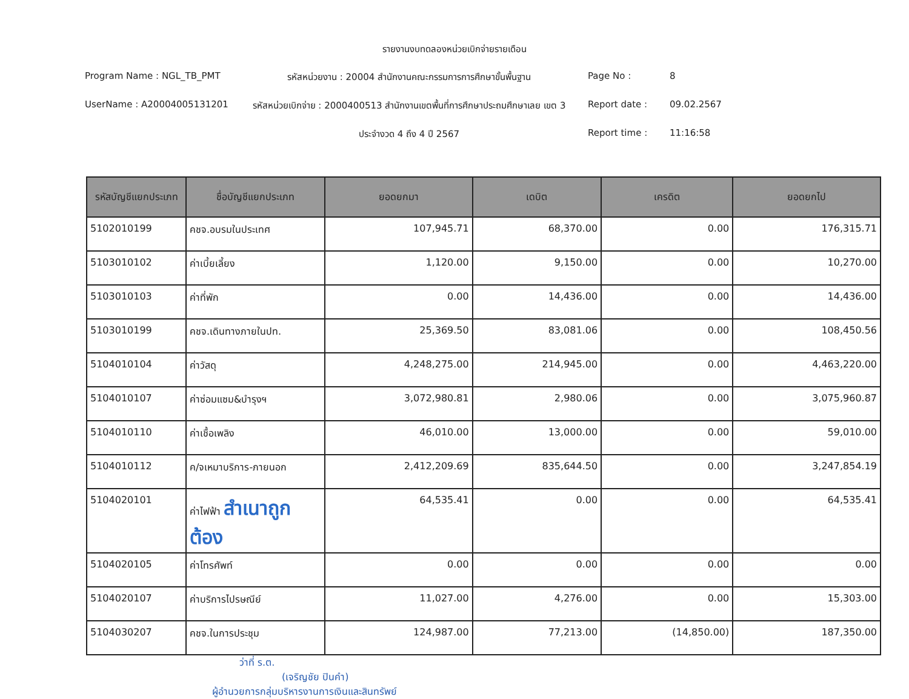รายงานงบทดลองหน่วยเบิกจ่ายรายเดือน
Program Name : NGL_TB_PMT
รหัสหน่วยงาน : 20004 สำนักงานคณะกรรมการการศึกษาขั้นพื้นฐาน
Page No :
8
UserName : A20004005131201
รหัสหน่วยเบิกจ่าย : 2000400513 สำนักงานเขตพื้นที่การศึกษาประถมศึกษาเลย เขต 3
Report date :
09.02.2567
ประจำงวด 4 ถึง 4 ปี 2567
Report time :
11:16:58
| รหัสบัญชีแยกประเภท | ชื่อบัญชีแยกประเภท | ยอดยกมา | เดบิต | เครดิต | ยอดยกไป |
| --- | --- | --- | --- | --- | --- |
| 5102010199 | คชจ.อบรมในประเทศ | 107,945.71 | 68,370.00 | 0.00 | 176,315.71 |
| 5103010102 | ค่าเบี้ยเลี้ยง | 1,120.00 | 9,150.00 | 0.00 | 10,270.00 |
| 5103010103 | ค่าที่พัก | 0.00 | 14,436.00 | 0.00 | 14,436.00 |
| 5103010199 | คชจ.เดินทางภายในปท. | 25,369.50 | 83,081.06 | 0.00 | 108,450.56 |
| 5104010104 | ค่าวัสดุ | 4,248,275.00 | 214,945.00 | 0.00 | 4,463,220.00 |
| 5104010107 | ค่าซ่อมแซม&บำรุงฯ | 3,072,980.81 | 2,980.06 | 0.00 | 3,075,960.87 |
| 5104010110 | ค่าเชื้อเพลิง | 46,010.00 | 13,000.00 | 0.00 | 59,010.00 |
| 5104010112 | ค/จเหมาบริการ-ภายนอก | 2,412,209.69 | 835,644.50 | 0.00 | 3,247,854.19 |
| 5104020101 | ค่าไฟฟ้า สำเนาถูกต้อง | 64,535.41 | 0.00 | 0.00 | 64,535.41 |
| 5104020105 | ค่าโทรศัพท์ | 0.00 | 0.00 | 0.00 | 0.00 |
| 5104020107 | ค่าบริการไปรษณีย์ | 11,027.00 | 4,276.00 | 0.00 | 15,303.00 |
| 5104030207 | คชจ.ในการประชุม | 124,987.00 | 77,213.00 | (14,850.00) | 187,350.00 |
ว่าที่ ร.ต.
(เจริญชัย ปินคำ)
ผู้อำนวยการกลุ่มบริหารงานการเงินและสินทรัพย์